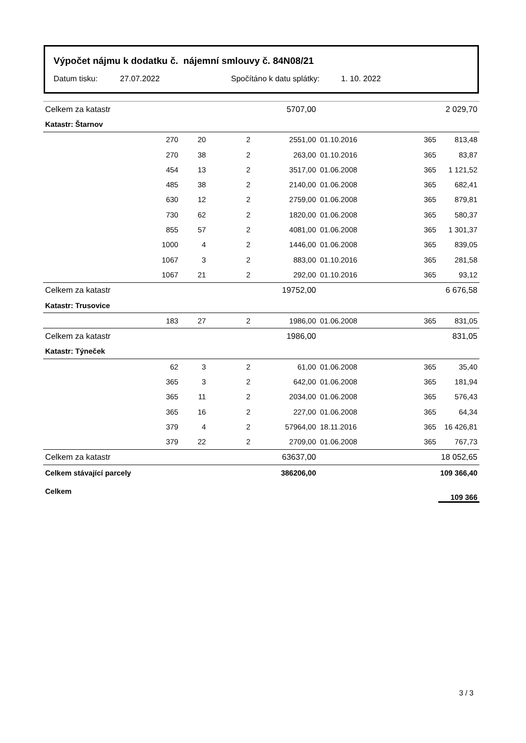Výpočet nájmu k dodatku č. nájemní smlouvy č. 84N08/21
Datum tisku: 27.07.2022 Spočítáno k datu splátky: 1. 10. 2022
| Celkem za katastr | | | | 5707,00 | | | 2 029,70 |
| Katastr: Štarnov | | | | | | | |
| | 270 | 20 | 2 | 2551,00 | 01.10.2016 | 365 | 813,48 |
| | 270 | 38 | 2 | 263,00 | 01.10.2016 | 365 | 83,87 |
| | 454 | 13 | 2 | 3517,00 | 01.06.2008 | 365 | 1 121,52 |
| | 485 | 38 | 2 | 2140,00 | 01.06.2008 | 365 | 682,41 |
| | 630 | 12 | 2 | 2759,00 | 01.06.2008 | 365 | 879,81 |
| | 730 | 62 | 2 | 1820,00 | 01.06.2008 | 365 | 580,37 |
| | 855 | 57 | 2 | 4081,00 | 01.06.2008 | 365 | 1 301,37 |
| | 1000 | 4 | 2 | 1446,00 | 01.06.2008 | 365 | 839,05 |
| | 1067 | 3 | 2 | 883,00 | 01.10.2016 | 365 | 281,58 |
| | 1067 | 21 | 2 | 292,00 | 01.10.2016 | 365 | 93,12 |
| Celkem za katastr | | | | 19752,00 | | | 6 676,58 |
| Katastr: Trusovice | | | | | | | |
| | 183 | 27 | 2 | 1986,00 | 01.06.2008 | 365 | 831,05 |
| Celkem za katastr | | | | 1986,00 | | | 831,05 |
| Katastr: Týneček | | | | | | | |
| | 62 | 3 | 2 | 61,00 | 01.06.2008 | 365 | 35,40 |
| | 365 | 3 | 2 | 642,00 | 01.06.2008 | 365 | 181,94 |
| | 365 | 11 | 2 | 2034,00 | 01.06.2008 | 365 | 576,43 |
| | 365 | 16 | 2 | 227,00 | 01.06.2008 | 365 | 64,34 |
| | 379 | 4 | 2 | 57964,00 | 18.11.2016 | 365 | 16 426,81 |
| | 379 | 22 | 2 | 2709,00 | 01.06.2008 | 365 | 767,73 |
| Celkem za katastr | | | | 63637,00 | | | 18 052,65 |
| Celkem stávající parcely | | | | 386206,00 | | | 109 366,40 |
| Celkem | | | | | | | 109 366 |
3 / 3